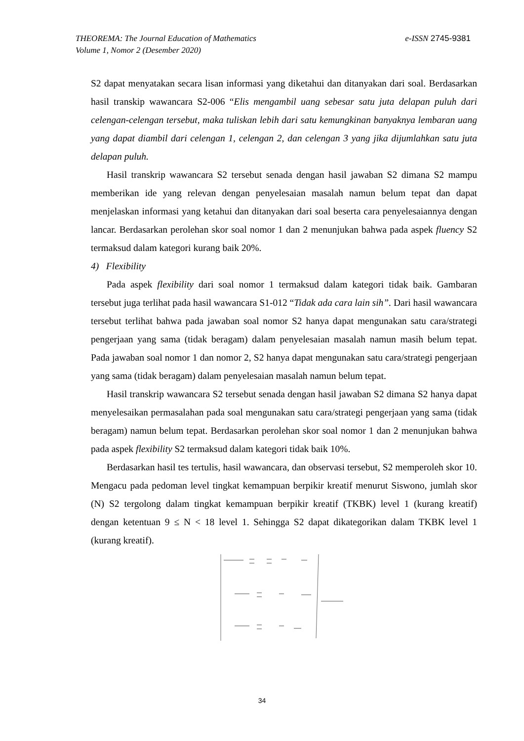e-ISSN 2745-9381 THEOREMA: The Journal Education of Mathematics
Volume 1, Nomor 2 (Desember 2020)
S2 dapat menyatakan secara lisan informasi yang diketahui dan ditanyakan dari soal. Berdasarkan hasil transkip wawancara S2-006 “Elis mengambil uang sebesar satu juta delapan puluh dari celengan-celengan tersebut, maka tuliskan lebih dari satu kemungkinan banyaknya lembaran uang yang dapat diambil dari celengan 1, celengan 2, dan celengan 3 yang jika dijumlahkan satu juta delapan puluh.
Hasil transkrip wawancara S2 tersebut senada dengan hasil jawaban S2 dimana S2 mampu memberikan ide yang relevan dengan penyelesaian masalah namun belum tepat dan dapat menjelaskan informasi yang ketahui dan ditanyakan dari soal beserta cara penyelesaiannya dengan lancar. Berdasarkan perolehan skor soal nomor 1 dan 2 menunjukan bahwa pada aspek fluency S2 termaksud dalam kategori kurang baik 20%.
4) Flexibility
Pada aspek flexibility dari soal nomor 1 termaksud dalam kategori tidak baik. Gambaran tersebut juga terlihat pada hasil wawancara S1-012 “Tidak ada cara lain sih”. Dari hasil wawancara tersebut terlihat bahwa pada jawaban soal nomor S2 hanya dapat mengunakan satu cara/strategi pengerjaan yang sama (tidak beragam) dalam penyelesaian masalah namun masih belum tepat. Pada jawaban soal nomor 1 dan nomor 2, S2 hanya dapat mengunakan satu cara/strategi pengerjaan yang sama (tidak beragam) dalam penyelesaian masalah namun belum tepat.
Hasil transkrip wawancara S2 tersebut senada dengan hasil jawaban S2 dimana S2 hanya dapat menyelesaikan permasalahan pada soal mengunakan satu cara/strategi pengerjaan yang sama (tidak beragam) namun belum tepat. Berdasarkan perolehan skor soal nomor 1 dan 2 menunjukan bahwa pada aspek flexibility S2 termaksud dalam kategori tidak baik 10%.
Berdasarkan hasil tes tertulis, hasil wawancara, dan observasi tersebut, S2 memperoleh skor 10. Mengacu pada pedoman level tingkat kemampuan berpikir kreatif menurut Siswono, jumlah skor (N) S2 tergolong dalam tingkat kemampuan berpikir kreatif (TKBK) level 1 (kurang kreatif) dengan ketentuan 9 ≤ N < 18 level 1. Sehingga S2 dapat dikategorikan dalam TKBK level 1 (kurang kreatif).
34